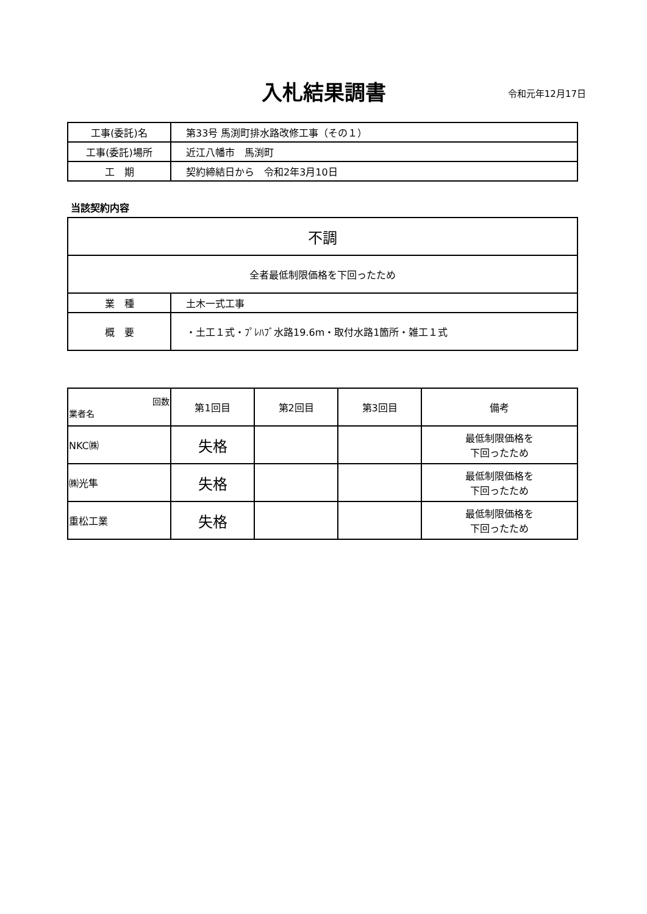入札結果調書 令和元年12月17日
| 工事(委託)名 | 第33号 馬渕町排水路改修工事（その１） |
| 工事(委託)場所 | 近江八幡市 馬渕町 |
| 工 期 | 契約締結日から 令和2年3月10日 |
当該契約内容
| 不調 | |
| 全者最低制限価格を下回ったため | |
| 業 種 | 土木一式工事 |
| 概 要 | ・土工１式・ﾌﾟﾚﾊﾌﾞ水路19.6m・取付水路1箇所・雑工１式 |
| 回数 業者名 | 第1回目 | 第2回目 | 第3回目 | 備考 |
| --- | --- | --- | --- | --- |
| NKC㈱ | 失格 | | | 最低制限価格を 下回ったため |
| ㈱光隼 | 失格 | | | 最低制限価格を 下回ったため |
| 重松工業 | 失格 | | | 最低制限価格を 下回ったため |